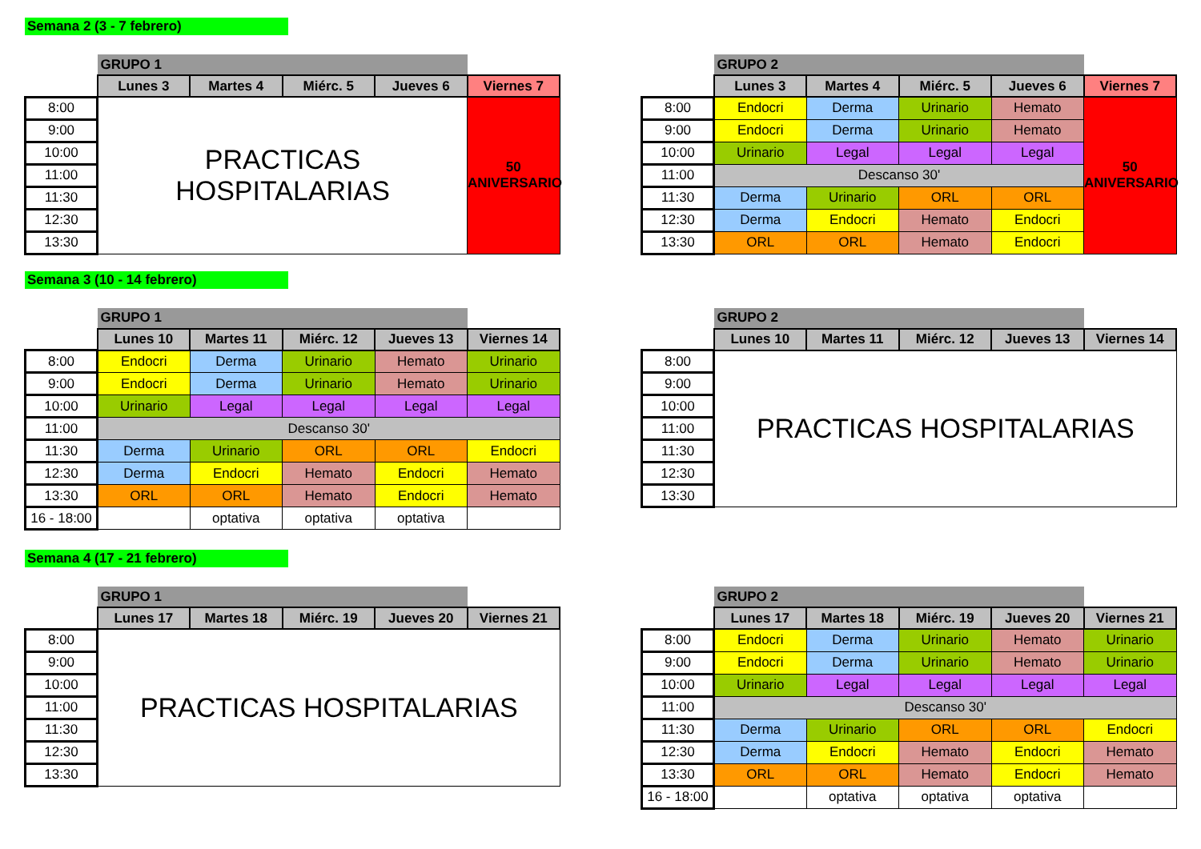Semana 2 (3 - 7 febrero)
| | GRUPO 1 | | | | |
| | Lunes 3 | Martes 4 | Miérc. 5 | Jueves 6 | Viernes 7 |
| 8:00 | PRACTICAS HOSPITALARIAS | | | | 50 ANIVERSARIO |
| 9:00 | | | | | |
| 10:00 | | | | | |
| 11:00 | | | | | |
| 11:30 | | | | | |
| 12:30 | | | | | |
| 13:30 | | | | | |
| | GRUPO 2 | | | | |
| | Lunes 3 | Martes 4 | Miérc. 5 | Jueves 6 | Viernes 7 |
| 8:00 | Endocri | Derma | Urinario | Hemato | 50 ANIVERSARIO |
| 9:00 | Endocri | Derma | Urinario | Hemato | |
| 10:00 | Urinario | Legal | Legal | Legal | |
| 11:00 | Descanso 30' | | | | |
| 11:30 | Derma | Urinario | ORL | ORL | |
| 12:30 | Derma | Endocri | Hemato | Endocri | |
| 13:30 | ORL | ORL | Hemato | Endocri | |
Semana 3 (10 - 14 febrero)
| | GRUPO 1 | | | | |
| | Lunes 10 | Martes 11 | Miérc. 12 | Jueves 13 | Viernes 14 |
| 8:00 | Endocri | Derma | Urinario | Hemato | Urinario |
| 9:00 | Endocri | Derma | Urinario | Hemato | Urinario |
| 10:00 | Urinario | Legal | Legal | Legal | Legal |
| 11:00 | Descanso 30' | | | | |
| 11:30 | Derma | Urinario | ORL | ORL | Endocri |
| 12:30 | Derma | Endocri | Hemato | Endocri | Hemato |
| 13:30 | ORL | ORL | Hemato | Endocri | Hemato |
| 16 - 18:00 | | optativa | optativa | optativa | |
| | GRUPO 2 | | | | |
| | Lunes 10 | Martes 11 | Miérc. 12 | Jueves 13 | Viernes 14 |
| 8:00 | PRACTICAS HOSPITALARIAS | | | | |
| 9:00 | | | | | |
| 10:00 | | | | | |
| 11:00 | | | | | |
| 11:30 | | | | | |
| 12:30 | | | | | |
| 13:30 | | | | | |
Semana 4 (17 - 21 febrero)
| | GRUPO 1 | | | | |
| | Lunes 17 | Martes 18 | Miérc. 19 | Jueves 20 | Viernes 21 |
| 8:00 | PRACTICAS HOSPITALARIAS | | | | |
| 9:00 | | | | | |
| 10:00 | | | | | |
| 11:00 | | | | | |
| 11:30 | | | | | |
| 12:30 | | | | | |
| 13:30 | | | | | |
| | GRUPO 2 | | | | |
| | Lunes 17 | Martes 18 | Miérc. 19 | Jueves 20 | Viernes 21 |
| 8:00 | Endocri | Derma | Urinario | Hemato | Urinario |
| 9:00 | Endocri | Derma | Urinario | Hemato | Urinario |
| 10:00 | Urinario | Legal | Legal | Legal | Legal |
| 11:00 | Descanso 30' | | | | |
| 11:30 | Derma | Urinario | ORL | ORL | Endocri |
| 12:30 | Derma | Endocri | Hemato | Endocri | Hemato |
| 13:30 | ORL | ORL | Hemato | Endocri | Hemato |
| 16 - 18:00 | | optativa | optativa | optativa | |